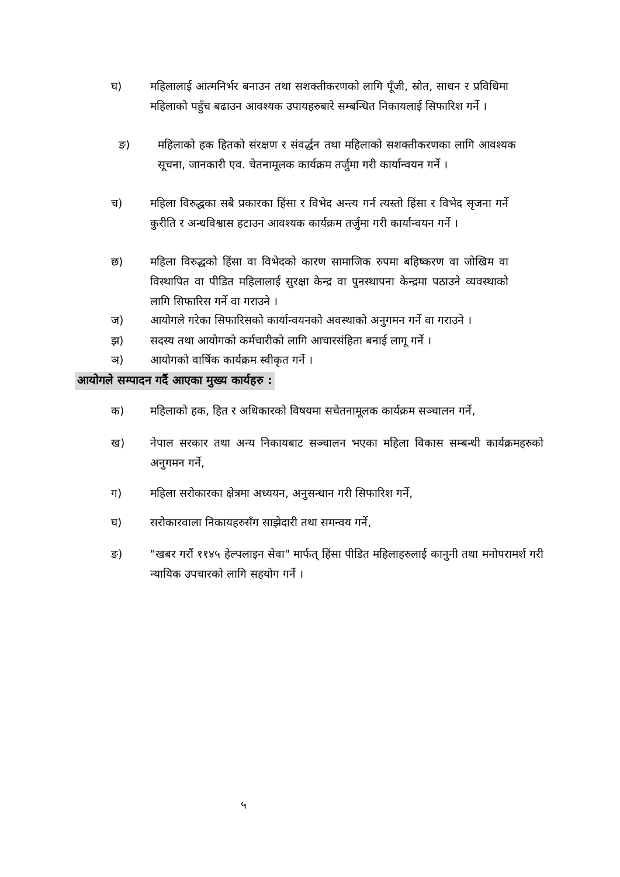घ) महिलालाई आत्मनिर्भर बनाउन तथा सशक्तीकरणको लागि पूँजी, स्रोत, साधन र प्रविधिमा महिलाको पहुँच बढाउन आवश्यक उपायहरुबारे सम्बन्धित निकायलाई सिफारिश गर्ने ।
ङ) महिलाको हक हितको संरक्षण र संवर्द्धन तथा महिलाको सशक्तीकरणका लागि आवश्यक सूचना, जानकारी एव. चेतनामूलक कार्यक्रम तर्जुमा गरी कार्यान्वयन गर्ने ।
च) महिला विरुद्धका सबै प्रकारका हिंसा र विभेद अन्त्य गर्न त्यस्तो हिंसा र विभेद सृजना गर्ने कुरीति र अन्धविश्वास हटाउन आवश्यक कार्यक्रम तर्जुमा गरी कार्यान्वयन गर्ने ।
छ) महिला विरुद्धको हिंसा वा विभेदको कारण सामाजिक रुपमा बहिष्करण वा जोखिम वा विस्थापित वा पीडित महिलालाई सुरक्षा केन्द्र वा पुनस्थापना केन्द्रमा पठाउने व्यवस्थाको लागि सिफारिस गर्ने वा गराउने ।
ज) आयोगले गरेका सिफारिसको कार्यान्वयनको अवस्थाको अनुगमन गर्ने वा गराउने ।
झ) सदस्य तथा आयोगको कर्मचारीको लागि आचारसंहिता बनाई लागू गर्ने ।
ञ) आयोगको वार्षिक कार्यक्रम स्वीकृत गर्ने ।
आयोगले सम्पादन गर्दै आएका मुख्य कार्यहरु :
क) महिलाको हक, हित र अधिकारको विषयमा सचेतनामूलक कार्यक्रम सञ्चालन गर्ने,
ख) नेपाल सरकार तथा अन्य निकायबाट सञ्चालन भएका महिला विकास सम्बन्धी कार्यक्रमहरुको अनुगमन गर्ने,
ग) महिला सरोकारका क्षेत्रमा अध्ययन, अनुसन्धान गरी सिफारिश गर्ने,
घ) सरोकारवाला निकायहरुसँग साझेदारी तथा समन्वय गर्ने,
ङ) "खबर गरौं ११४५ हेल्पलाइन सेवा" मार्फत् हिंसा पीडित महिलाहरुलाई कानुनी तथा मनोपरामर्श गरी न्यायिक उपचारको लागि सहयोग गर्ने ।
५